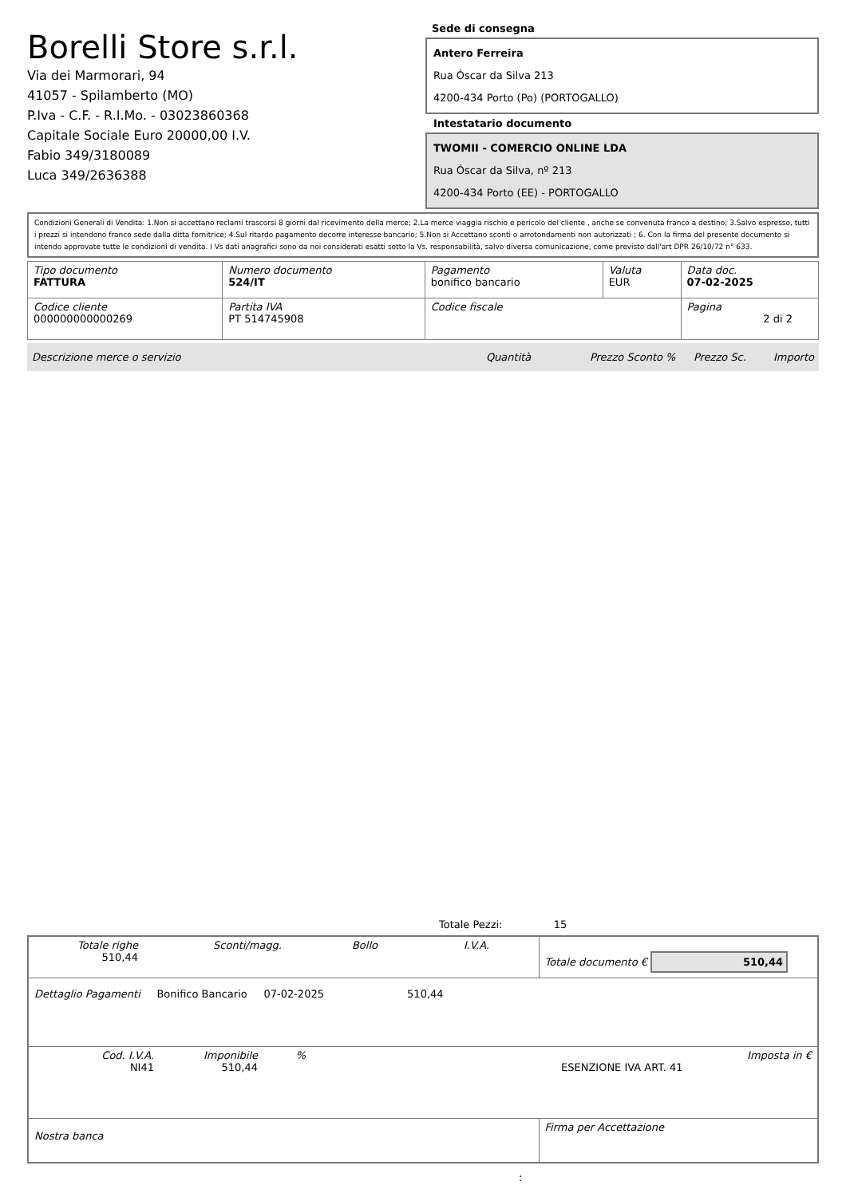Borelli Store s.r.l.
Via dei Marmorari, 94
41057 - Spilamberto (MO)
P.Iva - C.F. - R.I.Mo. - 03023860368
Capitale Sociale Euro 20000,00 I.V.
Fabio 349/3180089
Luca 349/2636388
Sede di consegna
Antero Ferreira
Rua Óscar da Silva 213
4200-434 Porto (Po) (PORTOGALLO)
Intestatario documento
TWOMII - COMERCIO ONLINE LDA
Rua Óscar da Silva, nº 213
4200-434 Porto (EE) - PORTOGALLO
Condizioni Generali di Vendita: 1.Non si accettano reclami trascorsi 8 giorni dal ricevimento della merce; 2.La merce viaggia rischio e pericolo del cliente , anche se convenuta franco a destino; 3.Salvo espresso, tutti i prezzi si intendono franco sede dalla ditta fornitrice; 4.Sul ritardo pagamento decorre interesse bancario; 5.Non si Accettano sconti o arrotondamenti non autorizzati ; 6. Con la firma del presente documento si intendo approvate tutte le condizioni di vendita. I Vs dati anagrafici sono da noi considerati esatti sotto la Vs. responsabilità, salvo diversa comunicazione, come previsto dall'art DPR 26/10/72 n° 633.
| Tipo documento FATTURA | Numero documento 524/IT | Pagamento bonifico bancario | Valuta EUR | Data doc. 07-02-2025 |
| Codice cliente 000000000000269 | Partita IVA PT 514745908 | Codice fiscale | | Pagina 2 di 2 |
Descrizione merce o servizio Quantità Prezzo Sconto % Prezzo Sc. Importo
Totale Pezzi: 15
| Totale righe 510,44 Sconti/magg. Bollo I.V.A. | Totale documento € 510,44 |
| Dettaglio Pagamenti Bonifico Bancario 07-02-2025 510,44 | |
| Cod. I.V.A. NI41 Imponibile 510,44 % ESENZIONE IVA ART. 41 Imposta in € | |
| Nostra banca | Firma per Accettazione |
: